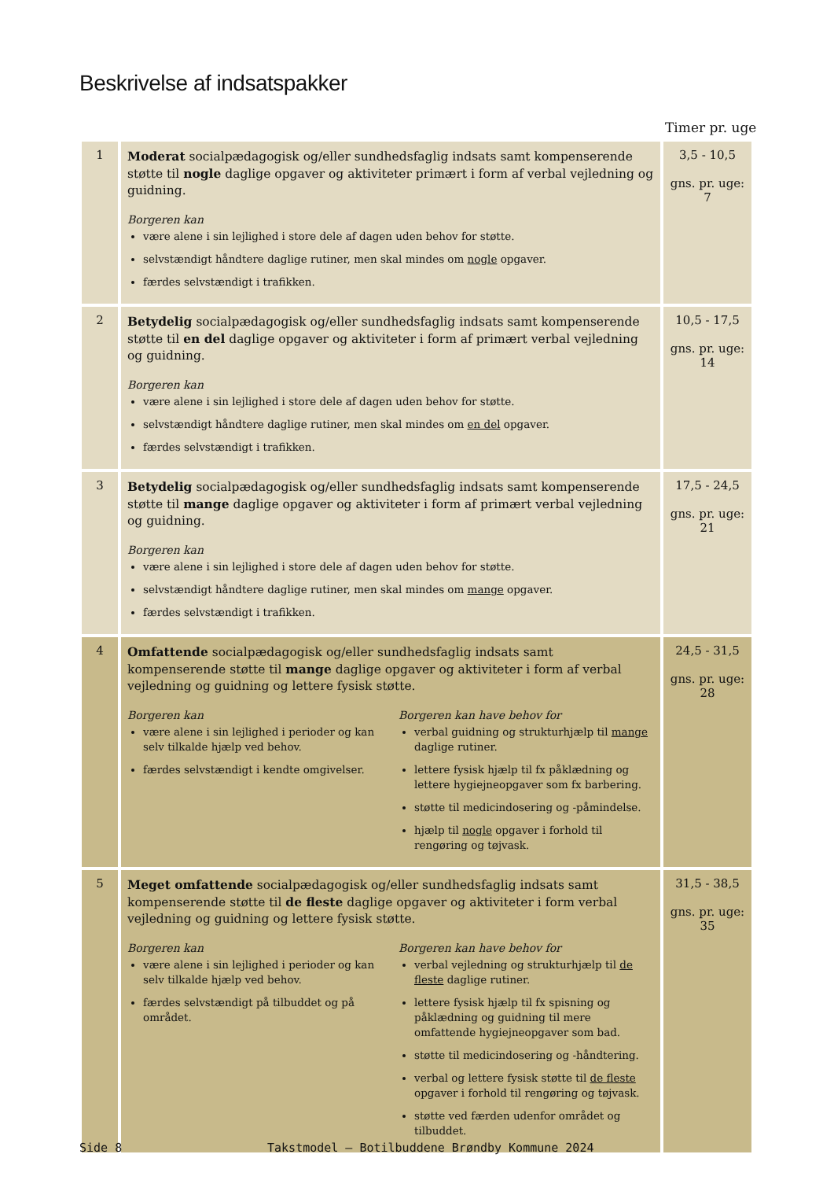Beskrivelse af indsatspakker
Timer pr. uge
| 1 | Moderat socialpædagogisk og/eller sundhedsfaglig indsats samt kompenserende støtte til nogle daglige opgaver og aktiviteter primært i form af verbal vejledning og guidning. Borgeren kan være alene i sin lejlighed i store dele af dagen uden behov for støtte. selvstændigt håndtere daglige rutiner, men skal mindes om nogle opgaver. færdes selvstændigt i trafikken. | 3,5 - 10,5 gns. pr. uge: 7 |
| 2 | Betydelig socialpædagogisk og/eller sundhedsfaglig indsats samt kompenserende støtte til en del daglige opgaver og aktiviteter i form af primært verbal vejledning og guidning. Borgeren kan være alene i sin lejlighed i store dele af dagen uden behov for støtte. selvstændigt håndtere daglige rutiner, men skal mindes om en del opgaver. færdes selvstændigt i trafikken. | 10,5 - 17,5 gns. pr. uge: 14 |
| 3 | Betydelig socialpædagogisk og/eller sundhedsfaglig indsats samt kompenserende støtte til mange daglige opgaver og aktiviteter i form af primært verbal vejledning og guidning. Borgeren kan være alene i sin lejlighed i store dele af dagen uden behov for støtte. selvstændigt håndtere daglige rutiner, men skal mindes om mange opgaver. færdes selvstændigt i trafikken. | 17,5 - 24,5 gns. pr. uge: 21 |
| 4 | Omfattende socialpædagogisk og/eller sundhedsfaglig indsats samt kompenserende støtte til mange daglige opgaver og aktiviteter i form af verbal vejledning og guidning og lettere fysisk støtte. Borgeren kan være alene i sin lejlighed i perioder og kan selv tilkalde hjælp ved behov. færdes selvstændigt i kendte omgivelser. Borgeren kan have behov for verbal guidning og strukturhjælp til mange daglige rutiner. lettere fysisk hjælp til fx påklædning og lettere hygiejneopgaver som fx barbering. støtte til medicindosering og -påmindelse. hjælp til nogle opgaver i forhold til rengøring og tøjvask. | 24,5 - 31,5 gns. pr. uge: 28 |
| 5 | Meget omfattende socialpædagogisk og/eller sundhedsfaglig indsats samt kompenserende støtte til de fleste daglige opgaver og aktiviteter i form verbal vejledning og guidning og lettere fysisk støtte. Borgeren kan være alene i sin lejlighed i perioder og kan selv tilkalde hjælp ved behov. færdes selvstændigt på tilbuddet og på området. Borgeren kan have behov for verbal vejledning og strukturhjælp til de fleste daglige rutiner. lettere fysisk hjælp til fx spisning og påklædning og guidning til mere omfattende hygiejneopgaver som bad. støtte til medicindosering og -håndtering. verbal og lettere fysisk støtte til de fleste opgaver i forhold til rengøring og tøjvask. støtte ved færden udenfor området og tilbuddet. | 31,5 - 38,5 gns. pr. uge: 35 |
Side 8 Takstmodel – Botilbuddene Brøndby Kommune 2024